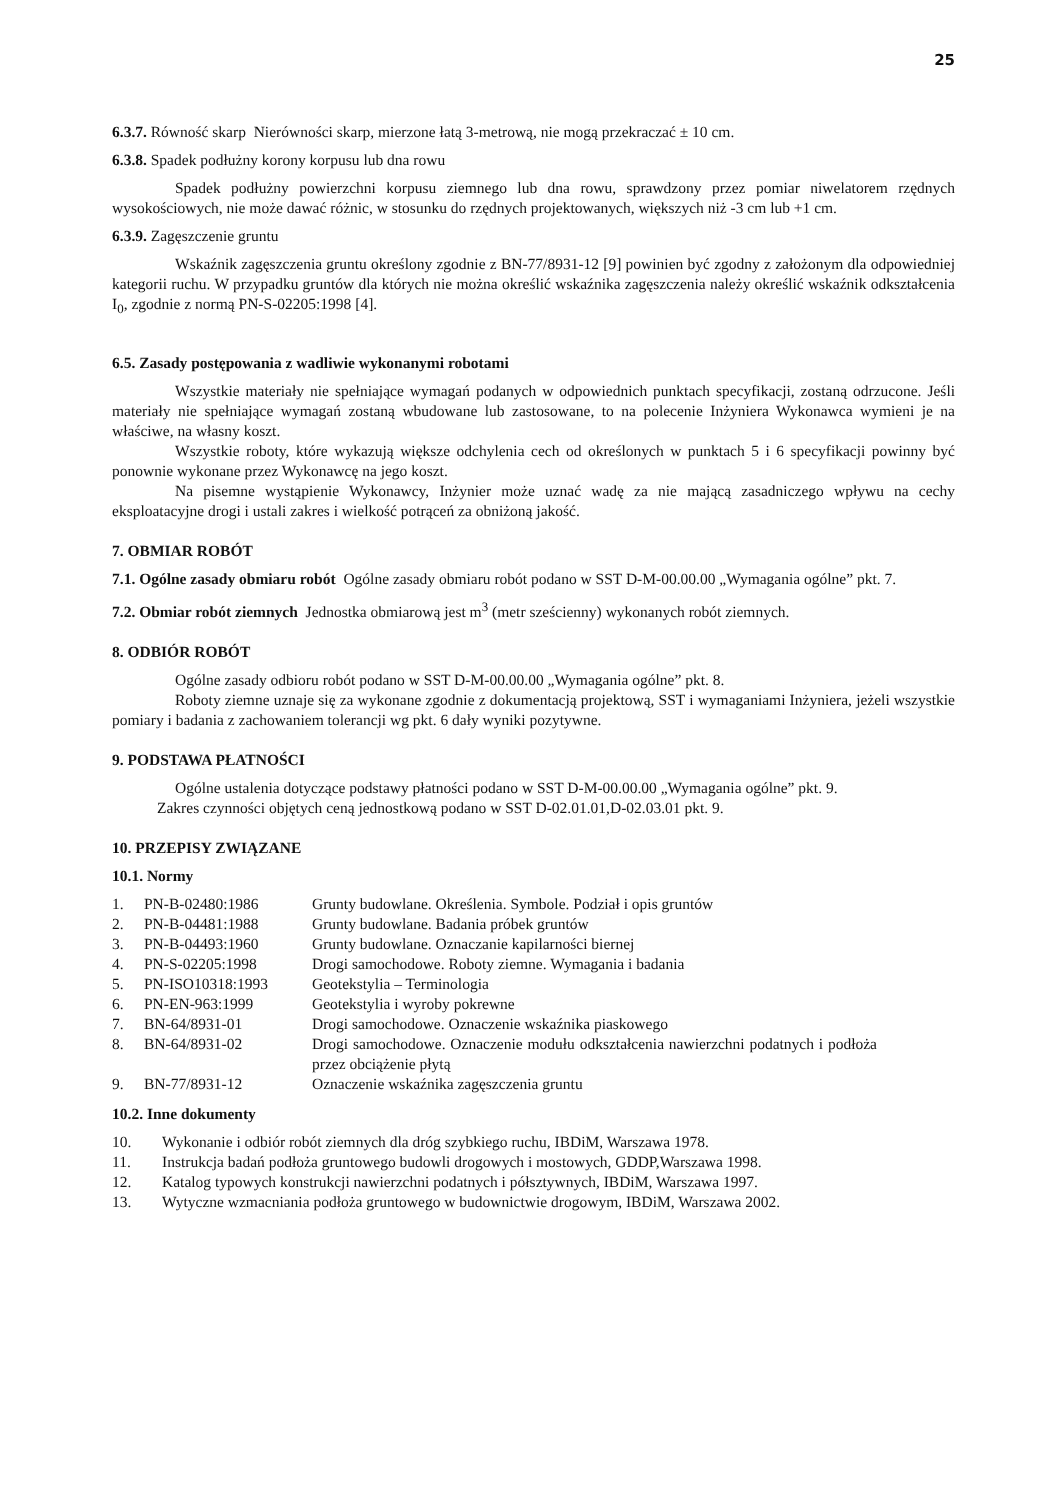25
6.3.7. Równość skarp Nierówności skarp, mierzone łatą 3-metrową, nie mogą przekraczać ± 10 cm.
6.3.8. Spadek podłużny korony korpusu lub dna rowu
Spadek podłużny powierzchni korpusu ziemnego lub dna rowu, sprawdzony przez pomiar niwelatorem rzędnych wysokościowych, nie może dawać różnic, w stosunku do rzędnych projektowanych, większych niż -3 cm lub +1 cm.
6.3.9. Zagęszczenie gruntu
Wskaźnik zagęszczenia gruntu określony zgodnie z BN-77/8931-12 [9] powinien być zgodny z założonym dla odpowiedniej kategorii ruchu. W przypadku gruntów dla których nie można określić wskaźnika zagęszczenia należy określić wskaźnik odkształcenia I<sub>0</sub>, zgodnie z normą PN-S-02205:1998 [4].
6.5. Zasady postępowania z wadliwie wykonanymi robotami
Wszystkie materiały nie spełniające wymagań podanych w odpowiednich punktach specyfikacji, zostaną odrzucone. Jeśli materiały nie spełniające wymagań zostaną wbudowane lub zastosowane, to na polecenie Inżyniera Wykonawca wymieni je na właściwe, na własny koszt.
Wszystkie roboty, które wykazują większe odchylenia cech od określonych w punktach 5 i 6 specyfikacji powinny być ponownie wykonane przez Wykonawcę na jego koszt.
Na pisemne wystąpienie Wykonawcy, Inżynier może uznać wadę za nie mającą zasadniczego wpływu na cechy eksploatacyjne drogi i ustali zakres i wielkość potrąceń za obniżoną jakość.
7. OBMIAR ROBÓT
7.1. Ogólne zasady obmiaru robót Ogólne zasady obmiaru robót podano w SST D-M-00.00.00 „Wymagania ogólne” pkt. 7.
7.2. Obmiar robót ziemnych Jednostka obmiarową jest m<sup>3</sup> (metr sześcienny) wykonanych robót ziemnych.
8. ODBIÓR ROBÓT
Ogólne zasady odbioru robót podano w SST D-M-00.00.00 „Wymagania ogólne” pkt. 8.
Roboty ziemne uznaje się za wykonane zgodnie z dokumentacją projektową, SST i wymaganiami Inżyniera, jeżeli wszystkie pomiary i badania z zachowaniem tolerancji wg pkt. 6 dały wyniki pozytywne.
9. PODSTAWA PŁATNOŚCI
Ogólne ustalenia dotyczące podstawy płatności podano w SST D-M-00.00.00 „Wymagania ogólne” pkt. 9.
Zakres czynności objętych ceną jednostkową podano w SST D-02.01.01,D-02.03.01 pkt. 9.
10. PRZEPISY ZWIĄZANE
10.1. Normy
| 1. | PN-B-02480:1986 | Grunty budowlane. Określenia. Symbole. Podział i opis gruntów |
| 2. | PN-B-04481:1988 | Grunty budowlane. Badania próbek gruntów |
| 3. | PN-B-04493:1960 | Grunty budowlane. Oznaczanie kapilarności biernej |
| 4. | PN-S-02205:1998 | Drogi samochodowe. Roboty ziemne. Wymagania i badania |
| 5. | PN-ISO10318:1993 | Geotekstylia – Terminologia |
| 6. | PN-EN-963:1999 | Geotekstylia i wyroby pokrewne |
| 7. | BN-64/8931-01 | Drogi samochodowe. Oznaczenie wskaźnika piaskowego |
| 8. | BN-64/8931-02 | Drogi samochodowe. Oznaczenie modułu odkształcenia nawierzchni podatnych i podłoża przez obciążenie płytą |
| 9. | BN-77/8931-12 | Oznaczenie wskaźnika zagęszczenia gruntu |
10.2. Inne dokumenty
| 10. | Wykonanie i odbiór robót ziemnych dla dróg szybkiego ruchu, IBDiM, Warszawa 1978. |
| 11. | Instrukcja badań podłoża gruntowego budowli drogowych i mostowych, GDDP,Warszawa 1998. |
| 12. | Katalog typowych konstrukcji nawierzchni podatnych i półsztywnych, IBDiM, Warszawa 1997. |
| 13. | Wytyczne wzmacniania podłoża gruntowego w budownictwie drogowym, IBDiM, Warszawa 2002. |